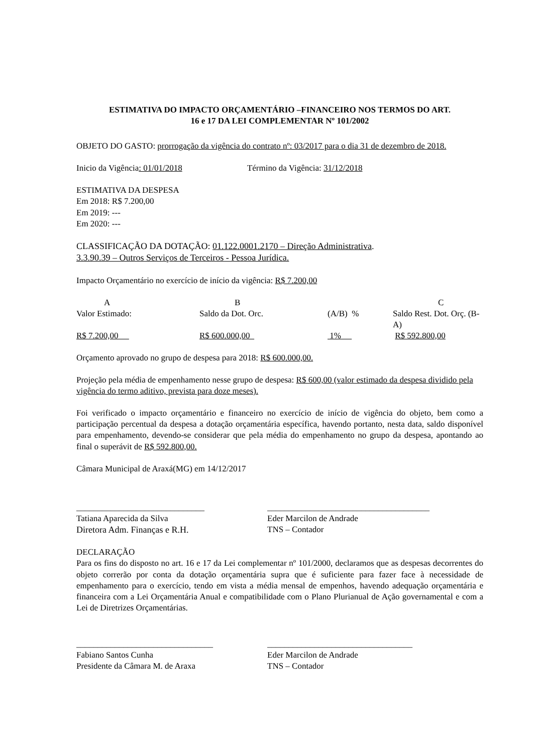ESTIMATIVA DO IMPACTO ORÇAMENTÁRIO –FINANCEIRO NOS TERMOS DO ART.
16 e 17 DA LEI COMPLEMENTAR Nº 101/2002
OBJETO DO GASTO: prorrogação da vigência do contrato nº: 03/2017 para o dia 31 de dezembro de 2018.
Inicio da Vigência: 01/01/2018 Término da Vigência: 31/12/2018
ESTIMATIVA DA DESPESA
Em 2018: R$ 7.200,00
Em 2019: ---
Em 2020: ---
CLASSIFICAÇÃO DA DOTAÇÃO: 01.122.0001.2170 – Direção Administrativa.
3.3.90.39 – Outros Serviços de Terceiros - Pessoa Jurídica.
Impacto Orçamentário no exercício de início da vigência: R$ 7.200,00
| A | B | | C |
| Valor Estimado: | Saldo da Dot. Orc. | (A/B) % | Saldo Rest. Dot. Orç. (B-A) |
| R$ 7.200,00 | R$ 600.000,00 | 1% | R$ 592.800,00 |
Orçamento aprovado no grupo de despesa para 2018: R$ 600.000,00.
Projeção pela média de empenhamento nesse grupo de despesa: R$ 600,00 (valor estimado da despesa dividido pela vigência do termo aditivo, prevista para doze meses).
Foi verificado o impacto orçamentário e financeiro no exercício de início de vigência do objeto, bem como a participação percentual da despesa a dotação orçamentária específica, havendo portanto, nesta data, saldo disponível para empenhamento, devendo-se considerar que pela média do empenhamento no grupo da despesa, apontando ao final o superávit de R$ 592.800,00.
Câmara Municipal de Araxá(MG) em 14/12/2017
______________________________
Tatiana Aparecida da Silva
Diretora Adm. Finanças e R.H.
______________________________________
Eder Marcilon de Andrade
TNS – Contador
DECLARAÇÃO
Para os fins do disposto no art. 16 e 17 da Lei complementar nº 101/2000, declaramos que as despesas decorrentes do objeto correrão por conta da dotação orçamentária supra que é suficiente para fazer face à necessidade de empenhamento para o exercício, tendo em vista a média mensal de empenhos, havendo adequação orçamentária e financeira com a Lei Orçamentária Anual e compatibilidade com o Plano Plurianual de Ação governamental e com a Lei de Diretrizes Orçamentárias.
________________________________
Fabiano Santos Cunha
Presidente da Câmara M. de Araxa
__________________________________
Eder Marcilon de Andrade
TNS – Contador